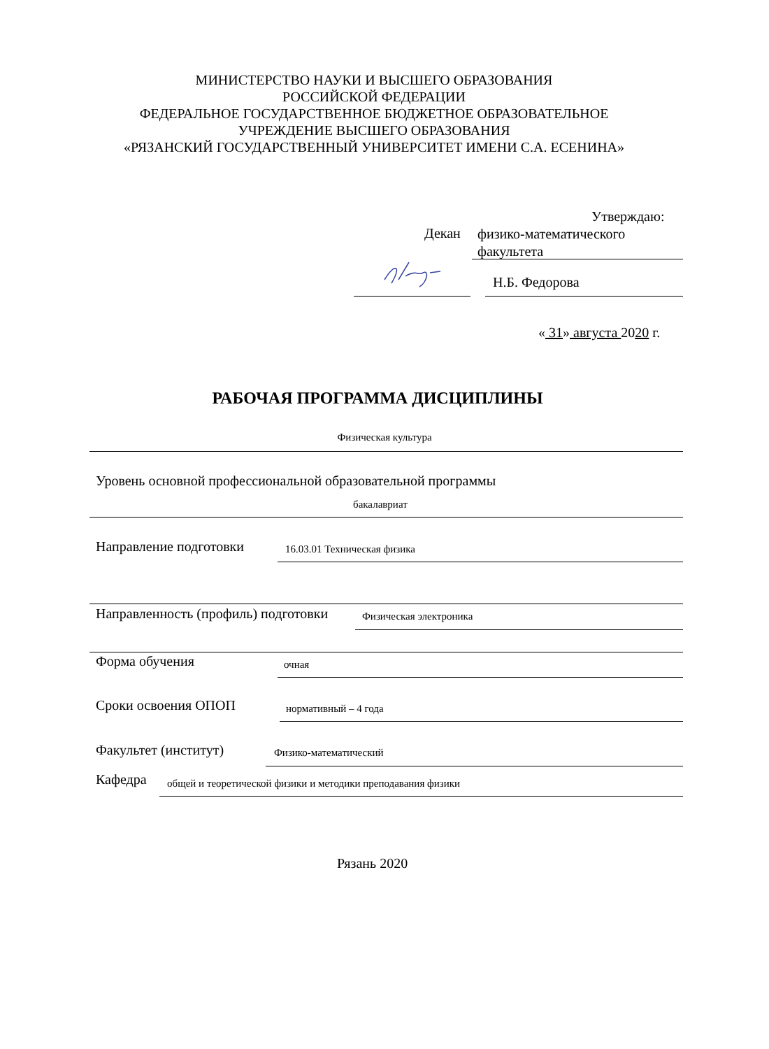МИНИСТЕРСТВО НАУКИ И ВЫСШЕГО ОБРАЗОВАНИЯ
РОССИЙСКОЙ ФЕДЕРАЦИИ
ФЕДЕРАЛЬНОЕ ГОСУДАРСТВЕННОЕ БЮДЖЕТНОЕ ОБРАЗОВАТЕЛЬНОЕ
УЧРЕЖДЕНИЕ ВЫСШЕГО ОБРАЗОВАНИЯ
«РЯЗАНСКИЙ ГОСУДАРСТВЕННЫЙ УНИВЕРСИТЕТ ИМЕНИ С.А. ЕСЕНИНА»
Утверждаю:
Декан
физико-математического
факультета
Н.Б. Федорова
« 31» августа 2020 г.
РАБОЧАЯ ПРОГРАММА ДИСЦИПЛИНЫ
Физическая культура
Уровень основной профессиональной образовательной программы
бакалавриат
Направление подготовки 16.03.01 Техническая физика
Направленность (профиль) подготовки
Физическая электроника
Форма обучения очная
Сроки освоения ОПОП нормативный – 4 года
Факультет (институт) Физико-математический
Кафедра
общей и теоретической физики и методики преподавания физики
Рязань 2020